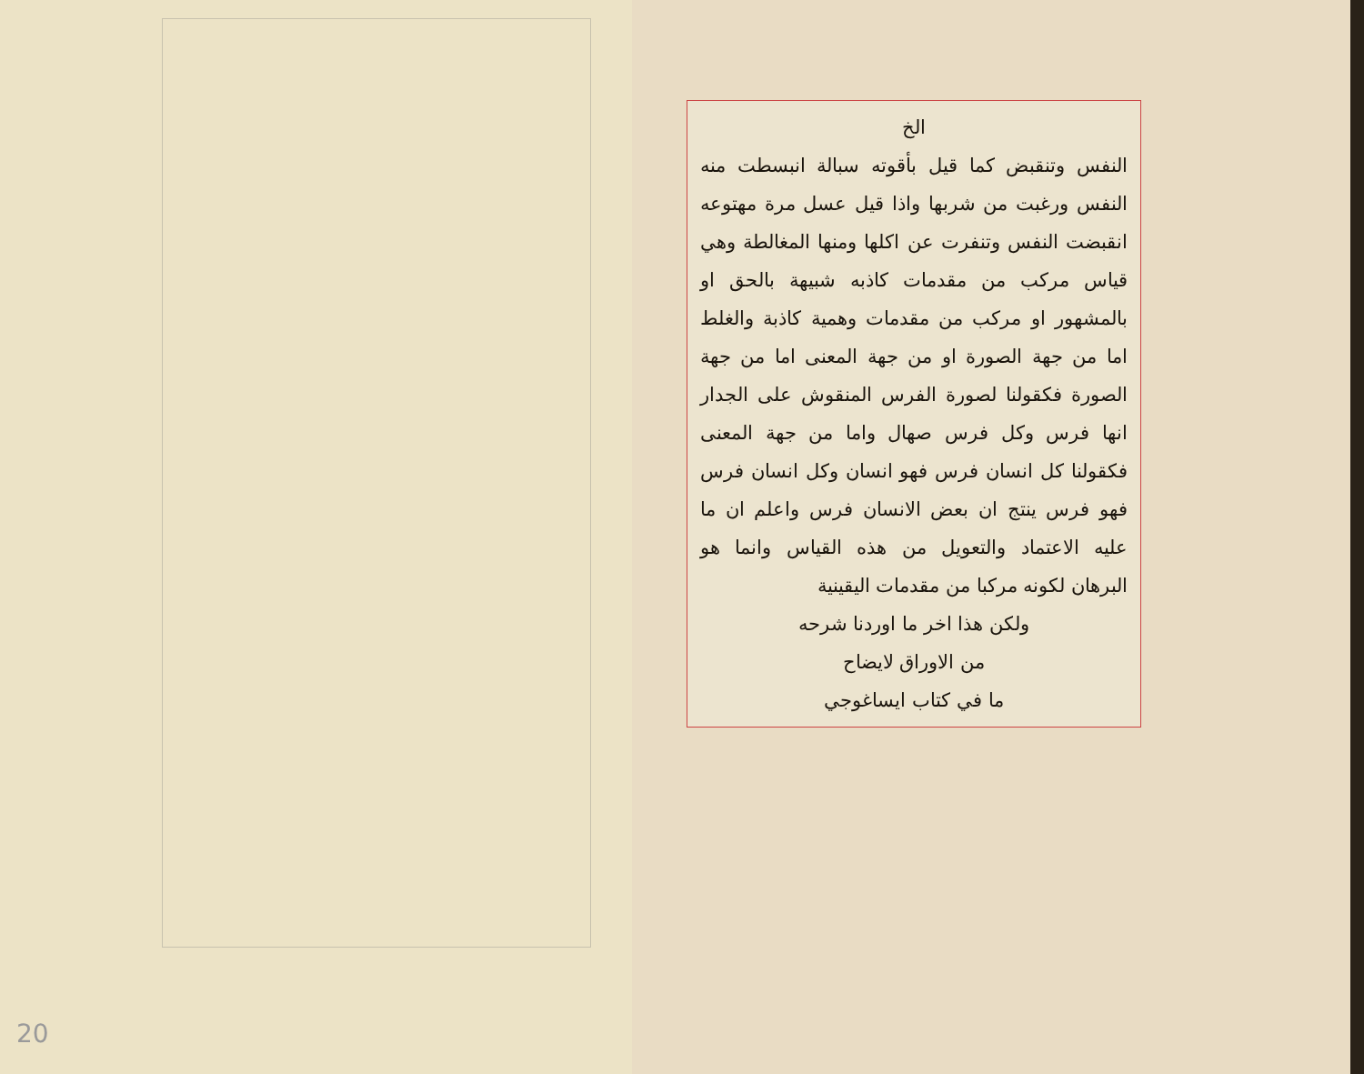20
الخ
النفس وتنقبض كما قيل بأقوته سبالة انبسطت منه النفس ورغبت من شربها واذا قيل عسل مرة مهتوعه انقبضت النفس وتنفرت عن اكلها ومنها المغالطة وهي قياس مركب من مقدمات كاذبه شبيهة بالحق او بالمشهور او مركب من مقدمات وهمية كاذبة والغلط اما من جهة الصورة او من جهة المعنى اما من جهة الصورة فكقولنا لصورة الفرس المنقوش على الجدار انها فرس وكل فرس صهال واما من جهة المعنى فكقولنا كل انسان فرس فهو انسان وكل انسان فرس فهو فرس ينتج ان بعض الانسان فرس واعلم ان ما عليه الاعتماد والتعويل من هذه القياس وانما هو البرهان لكونه مركبا من مقدمات اليقينية
ولكن هذا اخر ما اوردنا شرحه
من الاوراق لايضاح
ما في كتاب ايساغوجي